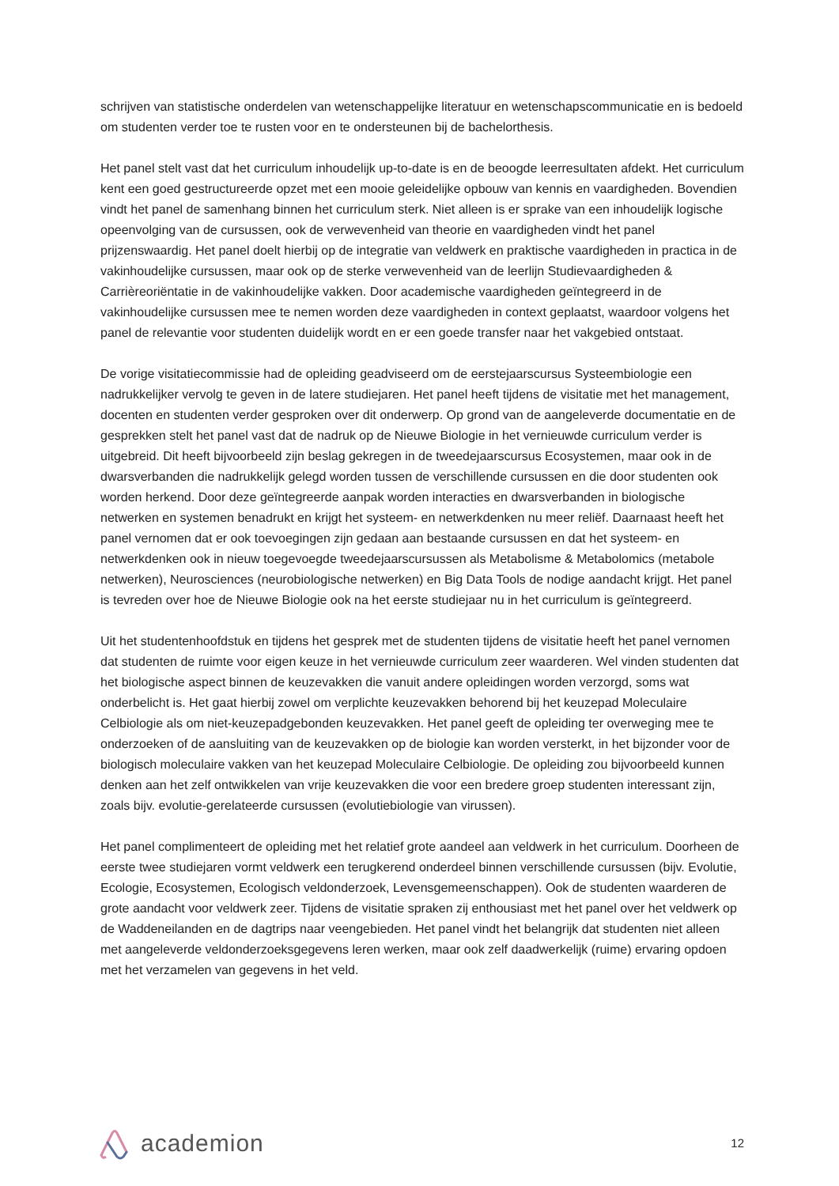schrijven van statistische onderdelen van wetenschappelijke literatuur en wetenschapscommunicatie en is bedoeld om studenten verder toe te rusten voor en te ondersteunen bij de bachelorthesis.
Het panel stelt vast dat het curriculum inhoudelijk up-to-date is en de beoogde leerresultaten afdekt. Het curriculum kent een goed gestructureerde opzet met een mooie geleidelijke opbouw van kennis en vaardigheden. Bovendien vindt het panel de samenhang binnen het curriculum sterk. Niet alleen is er sprake van een inhoudelijk logische opeenvolging van de cursussen, ook de verwevenheid van theorie en vaardigheden vindt het panel prijzenswaardig. Het panel doelt hierbij op de integratie van veldwerk en praktische vaardigheden in practica in de vakinhoudelijke cursussen, maar ook op de sterke verwevenheid van de leerlijn Studievaardigheden & Carrièreoriëntatie in de vakinhoudelijke vakken. Door academische vaardigheden geïntegreerd in de vakinhoudelijke cursussen mee te nemen worden deze vaardigheden in context geplaatst, waardoor volgens het panel de relevantie voor studenten duidelijk wordt en er een goede transfer naar het vakgebied ontstaat.
De vorige visitatiecommissie had de opleiding geadviseerd om de eerstejaarscursus Systeembiologie een nadrukkelijker vervolg te geven in de latere studiejaren. Het panel heeft tijdens de visitatie met het management, docenten en studenten verder gesproken over dit onderwerp. Op grond van de aangeleverde documentatie en de gesprekken stelt het panel vast dat de nadruk op de Nieuwe Biologie in het vernieuwde curriculum verder is uitgebreid. Dit heeft bijvoorbeeld zijn beslag gekregen in de tweedejaarscursus Ecosystemen, maar ook in de dwarsverbanden die nadrukkelijk gelegd worden tussen de verschillende cursussen en die door studenten ook worden herkend. Door deze geïntegreerde aanpak worden interacties en dwarsverbanden in biologische netwerken en systemen benadrukt en krijgt het systeem- en netwerkdenken nu meer reliëf. Daarnaast heeft het panel vernomen dat er ook toevoegingen zijn gedaan aan bestaande cursussen en dat het systeem- en netwerkdenken ook in nieuw toegevoegde tweedejaarscursussen als Metabolisme & Metabolomics (metabole netwerken), Neurosciences (neurobiologische netwerken) en Big Data Tools de nodige aandacht krijgt. Het panel is tevreden over hoe de Nieuwe Biologie ook na het eerste studiejaar nu in het curriculum is geïntegreerd.
Uit het studentenhoofdstuk en tijdens het gesprek met de studenten tijdens de visitatie heeft het panel vernomen dat studenten de ruimte voor eigen keuze in het vernieuwde curriculum zeer waarderen. Wel vinden studenten dat het biologische aspect binnen de keuzevakken die vanuit andere opleidingen worden verzorgd, soms wat onderbelicht is. Het gaat hierbij zowel om verplichte keuzevakken behorend bij het keuzepad Moleculaire Celbiologie als om niet-keuzepadgebonden keuzevakken. Het panel geeft de opleiding ter overweging mee te onderzoeken of de aansluiting van de keuzevakken op de biologie kan worden versterkt, in het bijzonder voor de biologisch moleculaire vakken van het keuzepad Moleculaire Celbiologie. De opleiding zou bijvoorbeeld kunnen denken aan het zelf ontwikkelen van vrije keuzevakken die voor een bredere groep studenten interessant zijn, zoals bijv. evolutie-gerelateerde cursussen (evolutiebiologie van virussen).
Het panel complimenteert de opleiding met het relatief grote aandeel aan veldwerk in het curriculum. Doorheen de eerste twee studiejaren vormt veldwerk een terugkerend onderdeel binnen verschillende cursussen (bijv. Evolutie, Ecologie, Ecosystemen, Ecologisch veldonderzoek, Levensgemeenschappen). Ook de studenten waarderen de grote aandacht voor veldwerk zeer. Tijdens de visitatie spraken zij enthousiast met het panel over het veldwerk op de Waddeneilanden en de dagtrips naar veengebieden. Het panel vindt het belangrijk dat studenten niet alleen met aangeleverde veldonderzoeksgegevens leren werken, maar ook zelf daadwerkelijk (ruime) ervaring opdoen met het verzamelen van gegevens in het veld.
academion
12